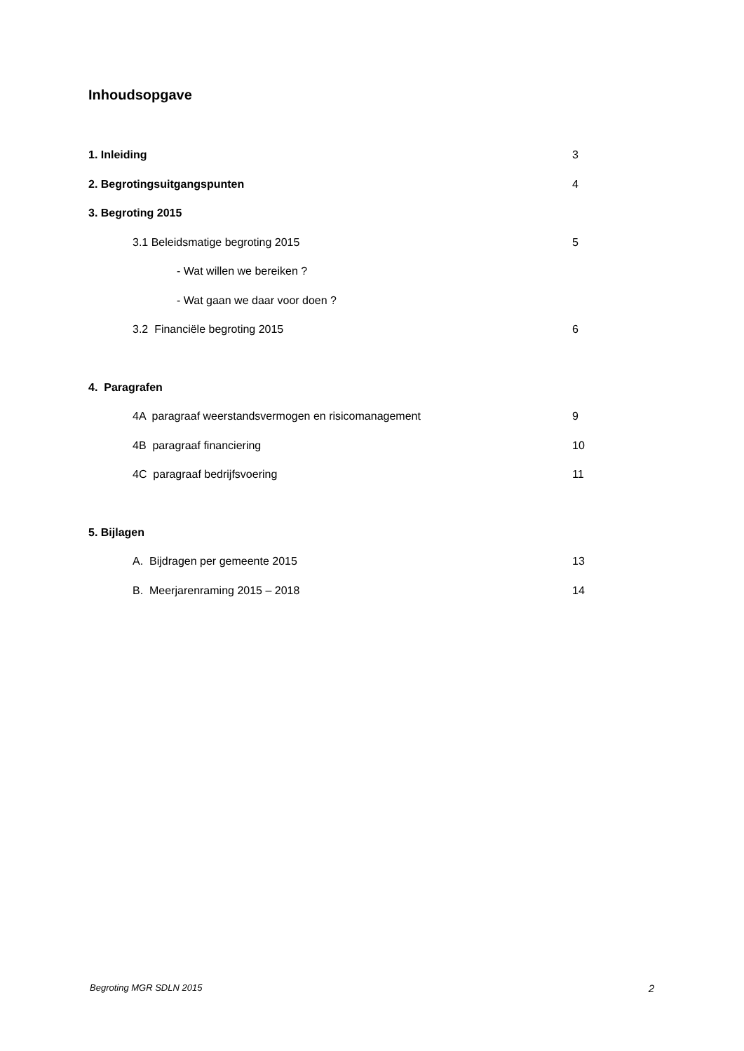Inhoudsopgave
1. Inleiding 3
2. Begrotingsuitgangspunten 4
3. Begroting 2015
3.1 Beleidsmatige begroting 2015 5
- Wat willen we bereiken ?
- Wat gaan we daar voor doen ?
3.2 Financiële begroting 2015 6
4. Paragrafen
4A paragraaf weerstandsvermogen en risicomanagement 9
4B paragraaf financiering 10
4C paragraaf bedrijfsvoering 11
5. Bijlagen
A. Bijdragen per gemeente 2015 13
B. Meerjarenraming 2015 – 2018 14
Begroting MGR SDLN 2015 2